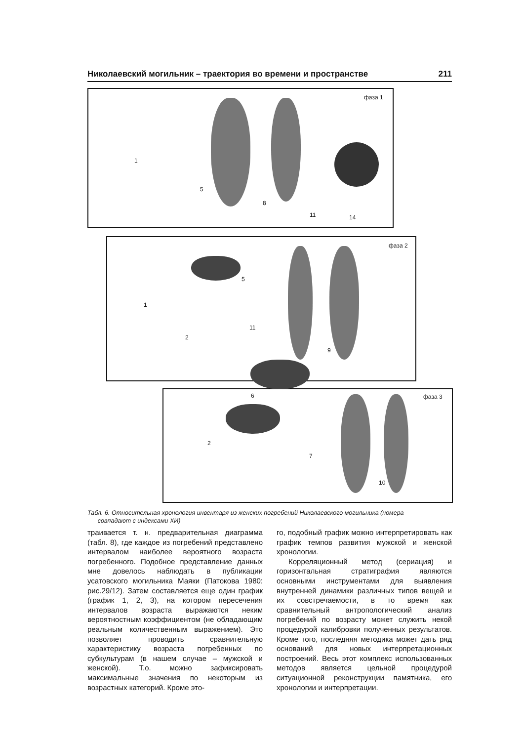Николаевский могильник – траектория во времени и пространстве 211
фаза 1
фаза 2
фаза 3
1
5
8
11 14
1
5
11
2
9
6
2
7
10
Табл. 6. Относительная хронология инвентаря из женских погребений Николаевского могильника (номера
совпадают с индексами ХИ)
траивается т. н. предварительная диаграмма (табл. 8), где каждое из погребений представлено интервалом наиболее вероятного возраста погребенного. Подобное представление данных мне довелось наблюдать в публикации усатовского могильника Маяки (Патокова 1980: рис.29/12). Затем составляется еще один график (график 1, 2, 3), на котором пересечения интервалов возраста выражаются неким вероятностным коэффициентом (не обладающим реальным количественным выражением). Это позволяет проводить сравнительную характеристику возраста погребенных по субкультурам (в нашем случае – мужской и женской). Т.о. можно зафиксировать максимальные значения по некоторым из возрастных категорий. Кроме это-
го, подобный график можно интерпретировать как график темпов развития мужской и женской хронологии.
Корреляционный метод (сериация) и горизонтальная стратиграфия являются основными инструментами для выявления внутренней динамики различных типов вещей и их совстречаемости, в то время как сравнительный антропологический анализ погребений по возрасту может служить некой процедурой калибровки полученных результатов. Кроме того, последняя методика может дать ряд оснований для новых интерпретационных построений. Весь этот комплекс использованных методов является цельной процедурой ситуационной реконструкции памятника, его хронологии и интерпретации.